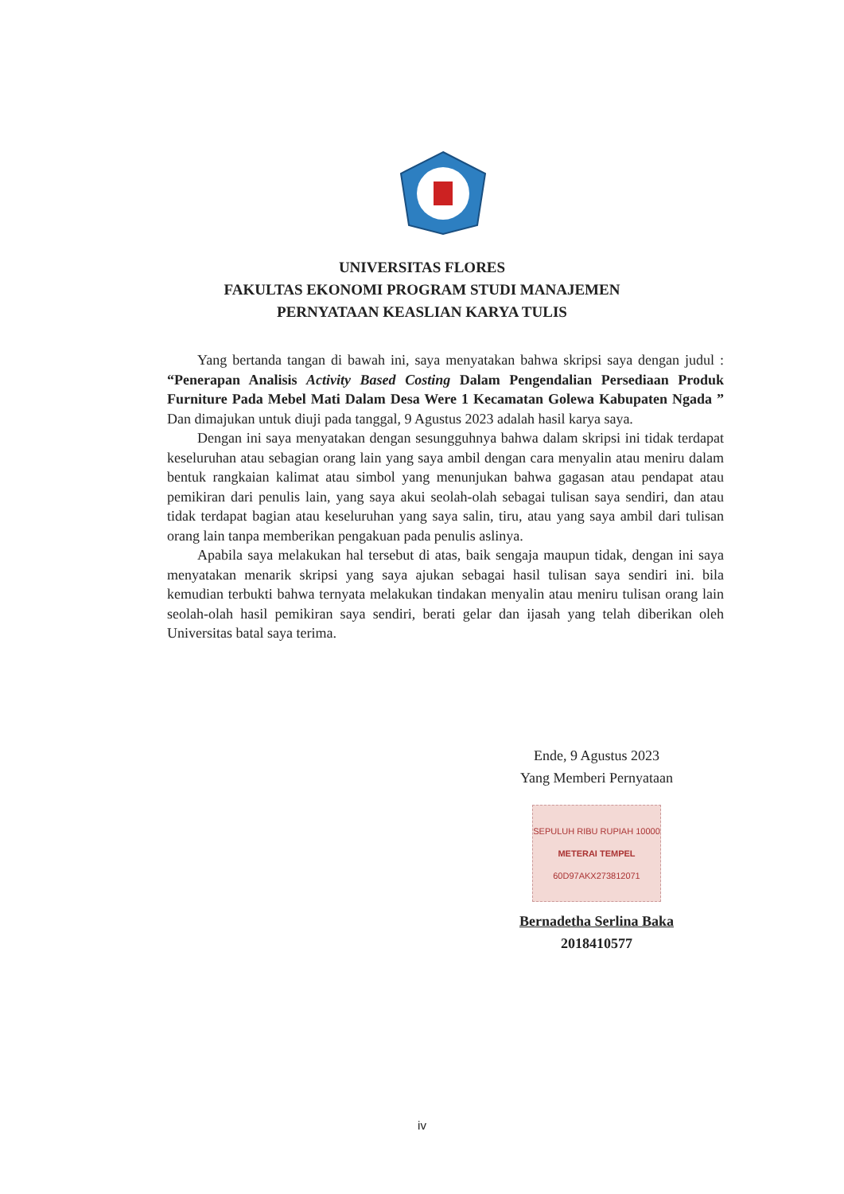UNIVERSITAS FLORES
FAKULTAS EKONOMI PROGRAM STUDI MANAJEMEN
PERNYATAAN KEASLIAN KARYA TULIS
Yang bertanda tangan di bawah ini, saya menyatakan bahwa skripsi saya dengan judul : “Penerapan Analisis Activity Based Costing Dalam Pengendalian Persediaan Produk Furniture Pada Mebel Mati Dalam Desa Were 1 Kecamatan Golewa Kabupaten Ngada ” Dan dimajukan untuk diuji pada tanggal, 9 Agustus 2023 adalah hasil karya saya.
Dengan ini saya menyatakan dengan sesungguhnya bahwa dalam skripsi ini tidak terdapat keseluruhan atau sebagian orang lain yang saya ambil dengan cara menyalin atau meniru dalam bentuk rangkaian kalimat atau simbol yang menunjukan bahwa gagasan atau pendapat atau pemikiran dari penulis lain, yang saya akui seolah-olah sebagai tulisan saya sendiri, dan atau tidak terdapat bagian atau keseluruhan yang saya salin, tiru, atau yang saya ambil dari tulisan orang lain tanpa memberikan pengakuan pada penulis aslinya.
Apabila saya melakukan hal tersebut di atas, baik sengaja maupun tidak, dengan ini saya menyatakan menarik skripsi yang saya ajukan sebagai hasil tulisan saya sendiri ini. bila kemudian terbukti bahwa ternyata melakukan tindakan menyalin atau meniru tulisan orang lain seolah-olah hasil pemikiran saya sendiri, berati gelar dan ijasah yang telah diberikan oleh Universitas batal saya terima.
Ende, 9 Agustus 2023
Yang Memberi Pernyataan
SEPULUH RIBU RUPIAH 10000
METERAI TEMPEL
60D97AKX273812071
Bernadetha Serlina Baka
2018410577
iv